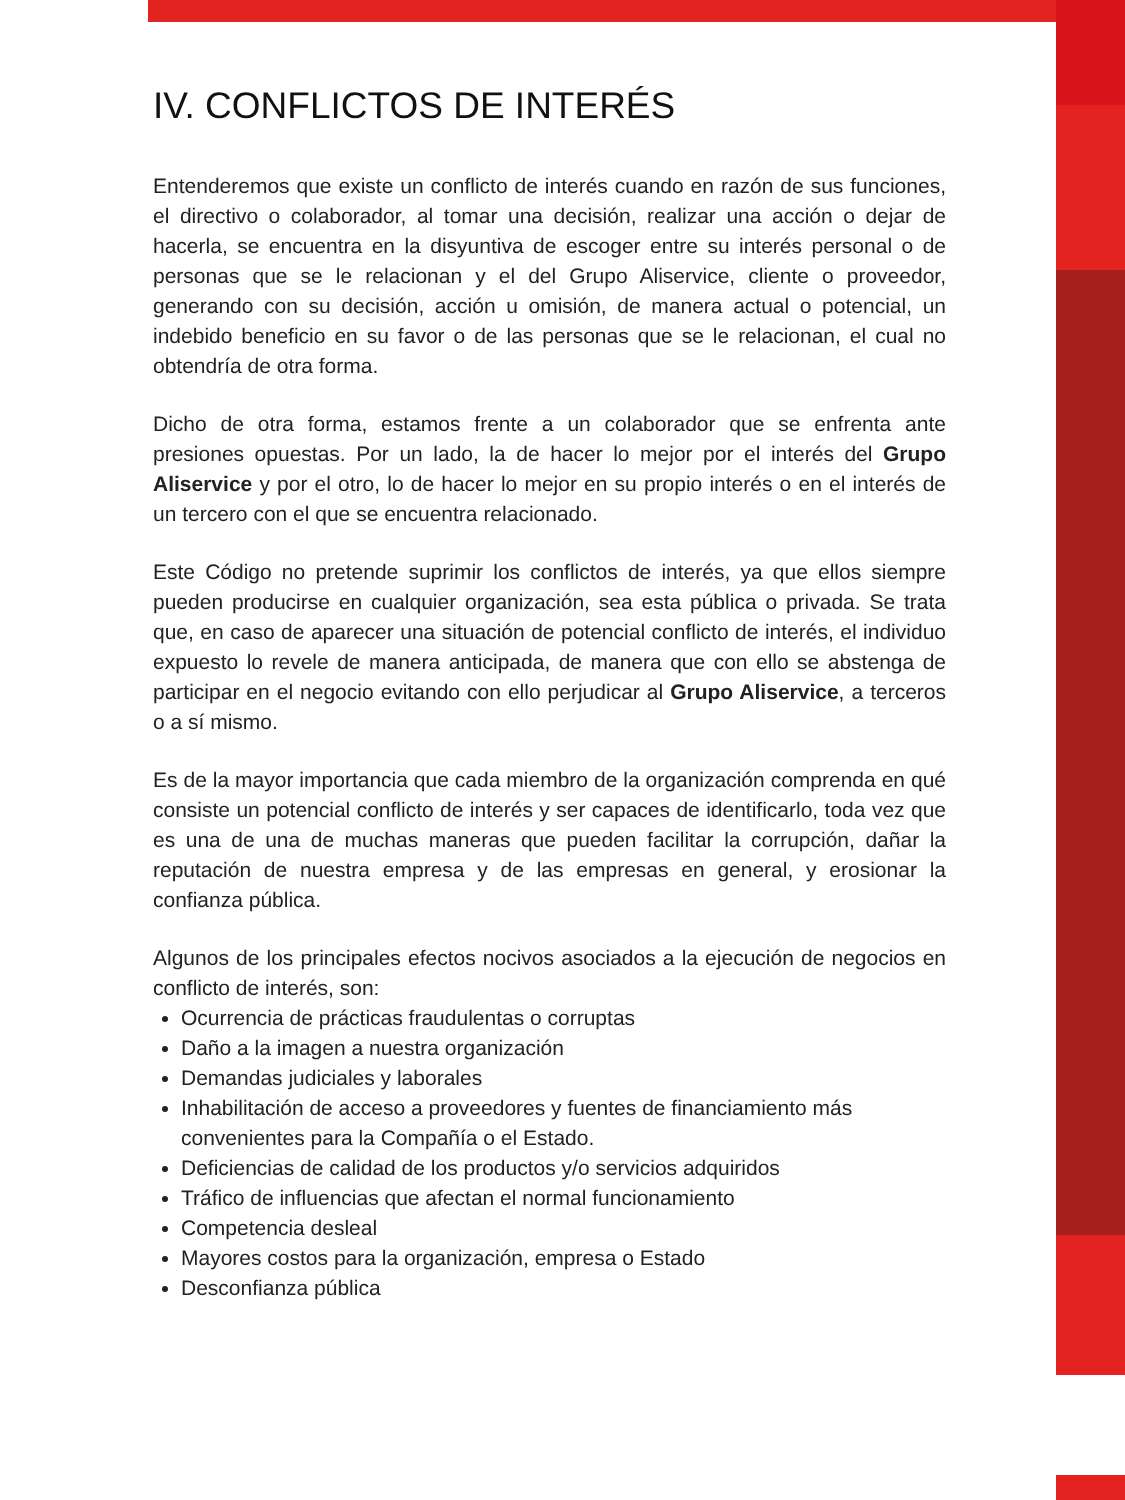IV. CONFLICTOS DE INTERÉS
Entenderemos que existe un conflicto de interés cuando en razón de sus funciones, el directivo o colaborador, al tomar una decisión, realizar una acción o dejar de hacerla, se encuentra en la disyuntiva de escoger entre su interés personal o de personas que se le relacionan y el del Grupo Aliservice, cliente o proveedor, generando con su decisión, acción u omisión, de manera actual o potencial, un indebido beneficio en su favor o de las personas que se le relacionan, el cual no obtendría de otra forma.
Dicho de otra forma, estamos frente a un colaborador que se enfrenta ante presiones opuestas. Por un lado, la de hacer lo mejor por el interés del Grupo Aliservice y por el otro, lo de hacer lo mejor en su propio interés o en el interés de un tercero con el que se encuentra relacionado.
Este Código no pretende suprimir los conflictos de interés, ya que ellos siempre pueden producirse en cualquier organización, sea esta pública o privada. Se trata que, en caso de aparecer una situación de potencial conflicto de interés, el individuo expuesto lo revele de manera anticipada, de manera que con ello se abstenga de participar en el negocio evitando con ello perjudicar al Grupo Aliservice, a terceros o a sí mismo.
Es de la mayor importancia que cada miembro de la organización comprenda en qué consiste un potencial conflicto de interés y ser capaces de identificarlo, toda vez que es una de una de muchas maneras que pueden facilitar la corrupción, dañar la reputación de nuestra empresa y de las empresas en general, y erosionar la confianza pública.
Algunos de los principales efectos nocivos asociados a la ejecución de negocios en conflicto de interés, son:
Ocurrencia de prácticas fraudulentas o corruptas
Daño a la imagen a nuestra organización
Demandas judiciales y laborales
Inhabilitación de acceso a proveedores y fuentes de financiamiento más convenientes para la Compañía o el Estado.
Deficiencias de calidad de los productos y/o servicios adquiridos
Tráfico de influencias que afectan el normal funcionamiento
Competencia desleal
Mayores costos para la organización, empresa o Estado
Desconfianza pública